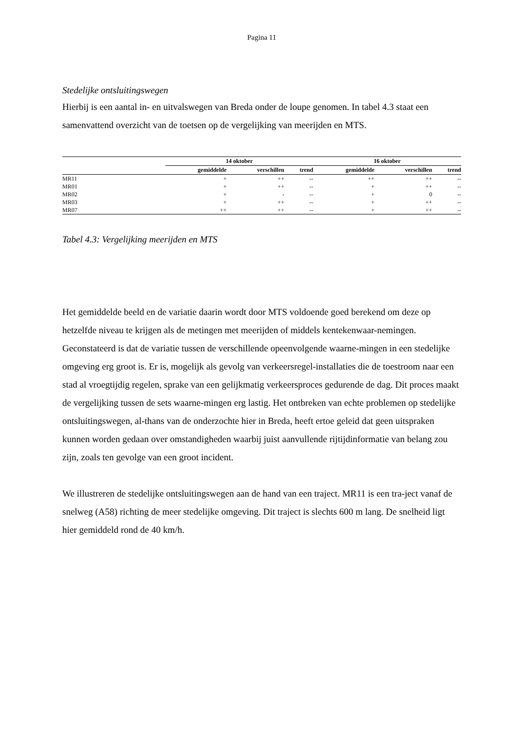Pagina 11
Stedelijke ontsluitingswegen
Hierbij is een aantal in- en uitvalswegen van Breda onder de loupe genomen. In tabel 4.3 staat een samenvattend overzicht van de toetsen op de vergelijking van meerijden en MTS.
| | 14 oktober | | | 16 oktober | | |
| --- | --- | --- | --- | --- | --- | --- |
| | gemiddelde | verschillen | trend | gemiddelde | verschillen | trend |
| MR11 | + | ++ | -- | ++ | ++ | -- |
| MR01 | + | ++ | -- | + | ++ | -- |
| MR02 | + | - | -- | + | 0 | -- |
| MR03 | + | ++ | -- | + | ++ | -- |
| MR07 | ++ | ++ | -- | + | ++ | -- |
Tabel 4.3: Vergelijking meerijden en MTS
Het gemiddelde beeld en de variatie daarin wordt door MTS voldoende goed berekend om deze op hetzelfde niveau te krijgen als de metingen met meerijden of middels kentekenwaar-nemingen. Geconstateerd is dat de variatie tussen de verschillende opeenvolgende waarne-mingen in een stedelijke omgeving erg groot is. Er is, mogelijk als gevolg van verkeersregel-installaties die de toestroom naar een stad al vroegtijdig regelen, sprake van een gelijkmatig verkeersproces gedurende de dag. Dit proces maakt de vergelijking tussen de sets waarne-mingen erg lastig. Het ontbreken van echte problemen op stedelijke ontsluitingswegen, al-thans van de onderzochte hier in Breda, heeft ertoe geleid dat geen uitspraken kunnen worden gedaan over omstandigheden waarbij juist aanvullende rijtijdinformatie van belang zou zijn, zoals ten gevolge van een groot incident.
We illustreren de stedelijke ontsluitingswegen aan de hand van een traject. MR11 is een tra-ject vanaf de snelweg (A58) richting de meer stedelijke omgeving. Dit traject is slechts 600 m lang. De snelheid ligt hier gemiddeld rond de 40 km/h.